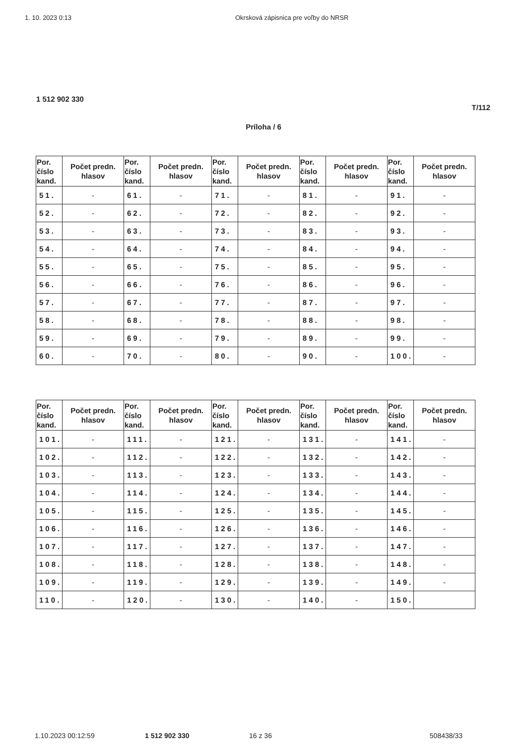1. 10. 2023 0:13 Okrsková zápisnica pre voľby do NRSR
1 512 902 330
T/112
Príloha / 6
| Por. číslo kand. | Počet predn. hlasov | Por. číslo kand. | Počet predn. hlasov | Por. číslo kand. | Počet predn. hlasov | Por. číslo kand. | Počet predn. hlasov | Por. číslo kand. | Počet predn. hlasov |
| --- | --- | --- | --- | --- | --- | --- | --- | --- | --- |
| 51. | - | 61. | - | 71. | - | 81. | - | 91. | - |
| 52. | - | 62. | - | 72. | - | 82. | - | 92. | - |
| 53. | - | 63. | - | 73. | - | 83. | - | 93. | - |
| 54. | - | 64. | - | 74. | - | 84. | - | 94. | - |
| 55. | - | 65. | - | 75. | - | 85. | - | 95. | - |
| 56. | - | 66. | - | 76. | - | 86. | - | 96. | - |
| 57. | - | 67. | - | 77. | - | 87. | - | 97. | - |
| 58. | - | 68. | - | 78. | - | 88. | - | 98. | - |
| 59. | - | 69. | - | 79. | - | 89. | - | 99. | - |
| 60. | - | 70. | - | 80. | - | 90. | - | 100. | - |
| Por. číslo kand. | Počet predn. hlasov | Por. číslo kand. | Počet predn. hlasov | Por. číslo kand. | Počet predn. hlasov | Por. číslo kand. | Počet predn. hlasov | Por. číslo kand. | Počet predn. hlasov |
| --- | --- | --- | --- | --- | --- | --- | --- | --- | --- |
| 101. | - | 111. | - | 121. | - | 131. | - | 141. | - |
| 102. | - | 112. | - | 122. | - | 132. | - | 142. | - |
| 103. | - | 113. | - | 123. | - | 133. | - | 143. | - |
| 104. | - | 114. | - | 124. | - | 134. | - | 144. | - |
| 105. | - | 115. | - | 125. | - | 135. | - | 145. | - |
| 106. | - | 116. | - | 126. | - | 136. | - | 146. | - |
| 107. | - | 117. | - | 127. | - | 137. | - | 147. | - |
| 108. | - | 118. | - | 128. | - | 138. | - | 148. | - |
| 109. | - | 119. | - | 129. | - | 139. | - | 149. | - |
| 110. | - | 120. | - | 130. | - | 140. | - | 150. | |
1.10.2023 00:12:59 1 512 902 330 16 z 36 508438/33